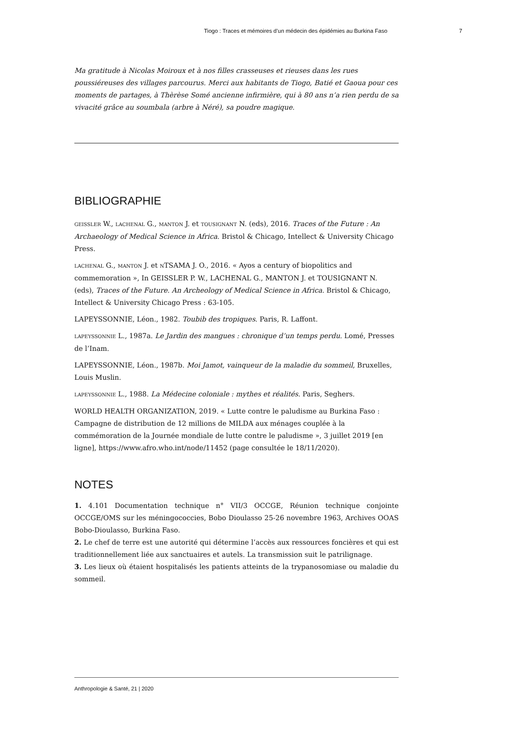Tiogo : Traces et mémoires d’un médecin des épidémies au Burkina Faso 7
Ma gratitude à Nicolas Moiroux et à nos filles crasseuses et rieuses dans les rues poussiéreuses des villages parcourus. Merci aux habitants de Tiogo, Batié et Gaoua pour ces moments de partages, à Thèrèse Somé ancienne infirmière, qui à 80 ans n’a rien perdu de sa vivacité grâce au soumbala (arbre à Néré), sa poudre magique.
BIBLIOGRAPHIE
GEISSLER W., LACHENAL G., MANTON J. et TOUSIGNANT N. (eds), 2016. Traces of the Future : An Archaeology of Medical Science in Africa. Bristol & Chicago, Intellect & University Chicago Press.
LACHENAL G., MANTON J. et NTSAMA J. O., 2016. « Ayos a century of biopolitics and commemoration », In GEISSLER P. W., LACHENAL G., MANTON J. et TOUSIGNANT N. (eds), Traces of the Future. An Archeology of Medical Science in Africa. Bristol & Chicago, Intellect & University Chicago Press : 63-105.
LAPEYSSONNIE, Léon., 1982. Toubib des tropiques. Paris, R. Laffont.
LAPEYSSONNIE L., 1987a. Le Jardin des mangues : chronique d’un temps perdu. Lomé, Presses de l’Inam.
LAPEYSSONNIE, Léon., 1987b. Moi Jamot, vainqueur de la maladie du sommeil, Bruxelles, Louis Muslin.
LAPEYSSONNIE L., 1988. La Médecine coloniale : mythes et réalités. Paris, Seghers.
WORLD HEALTH ORGANIZATION, 2019. « Lutte contre le paludisme au Burkina Faso : Campagne de distribution de 12 millions de MILDA aux ménages couplée à la commémoration de la Journée mondiale de lutte contre le paludisme », 3 juillet 2019 [en ligne], https://www.afro.who.int/node/11452 (page consultée le 18/11/2020).
NOTES
1. 4.101 Documentation technique n° VII/3 OCCGE, Réunion technique conjointe OCCGE/OMS sur les méningococcies, Bobo Dioulasso 25-26 novembre 1963, Archives OOAS Bobo-Dioulasso, Burkina Faso.
2. Le chef de terre est une autorité qui détermine l’accès aux ressources foncières et qui est traditionnellement liée aux sanctuaires et autels. La transmission suit le patrilignage.
3. Les lieux où étaient hospitalisés les patients atteints de la trypanosomiase ou maladie du sommeil.
Anthropologie & Santé, 21 | 2020